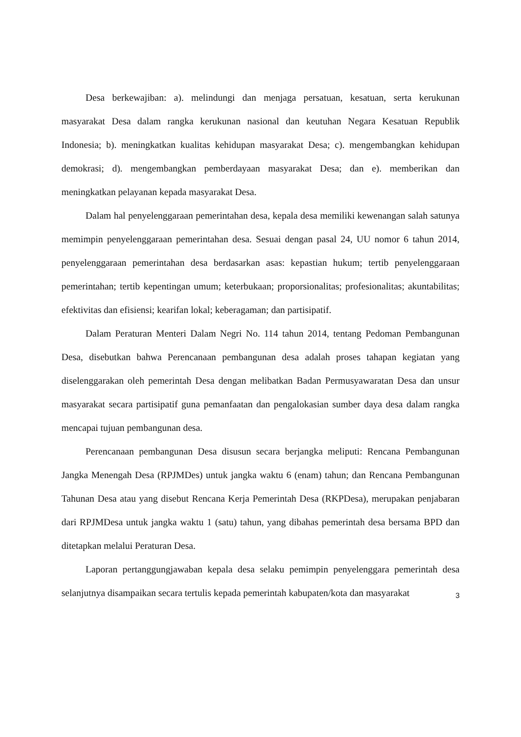Desa berkewajiban: a). melindungi dan menjaga persatuan, kesatuan, serta kerukunan masyarakat Desa dalam rangka kerukunan nasional dan keutuhan Negara Kesatuan Republik Indonesia; b). meningkatkan kualitas kehidupan masyarakat Desa; c). mengembangkan kehidupan demokrasi; d). mengembangkan pemberdayaan masyarakat Desa; dan e). memberikan dan meningkatkan pelayanan kepada masyarakat Desa.
Dalam hal penyelenggaraan pemerintahan desa, kepala desa memiliki kewenangan salah satunya memimpin penyelenggaraan pemerintahan desa. Sesuai dengan pasal 24, UU nomor 6 tahun 2014, penyelenggaraan pemerintahan desa berdasarkan asas: kepastian hukum; tertib penyelenggaraan pemerintahan; tertib kepentingan umum; keterbukaan; proporsionalitas; profesionalitas; akuntabilitas; efektivitas dan efisiensi; kearifan lokal; keberagaman; dan partisipatif.
Dalam Peraturan Menteri Dalam Negri No. 114 tahun 2014, tentang Pedoman Pembangunan Desa, disebutkan bahwa Perencanaan pembangunan desa adalah proses tahapan kegiatan yang diselenggarakan oleh pemerintah Desa dengan melibatkan Badan Permusyawaratan Desa dan unsur masyarakat secara partisipatif guna pemanfaatan dan pengalokasian sumber daya desa dalam rangka mencapai tujuan pembangunan desa.
Perencanaan pembangunan Desa disusun secara berjangka meliputi: Rencana Pembangunan Jangka Menengah Desa (RPJMDes) untuk jangka waktu 6 (enam) tahun; dan Rencana Pembangunan Tahunan Desa atau yang disebut Rencana Kerja Pemerintah Desa (RKPDesa), merupakan penjabaran dari RPJMDesa untuk jangka waktu 1 (satu) tahun, yang dibahas pemerintah desa bersama BPD dan ditetapkan melalui Peraturan Desa.
Laporan pertanggungjawaban kepala desa selaku pemimpin penyelenggara pemerintah desa selanjutnya disampaikan secara tertulis kepada pemerintah kabupaten/kota dan masyarakat
3